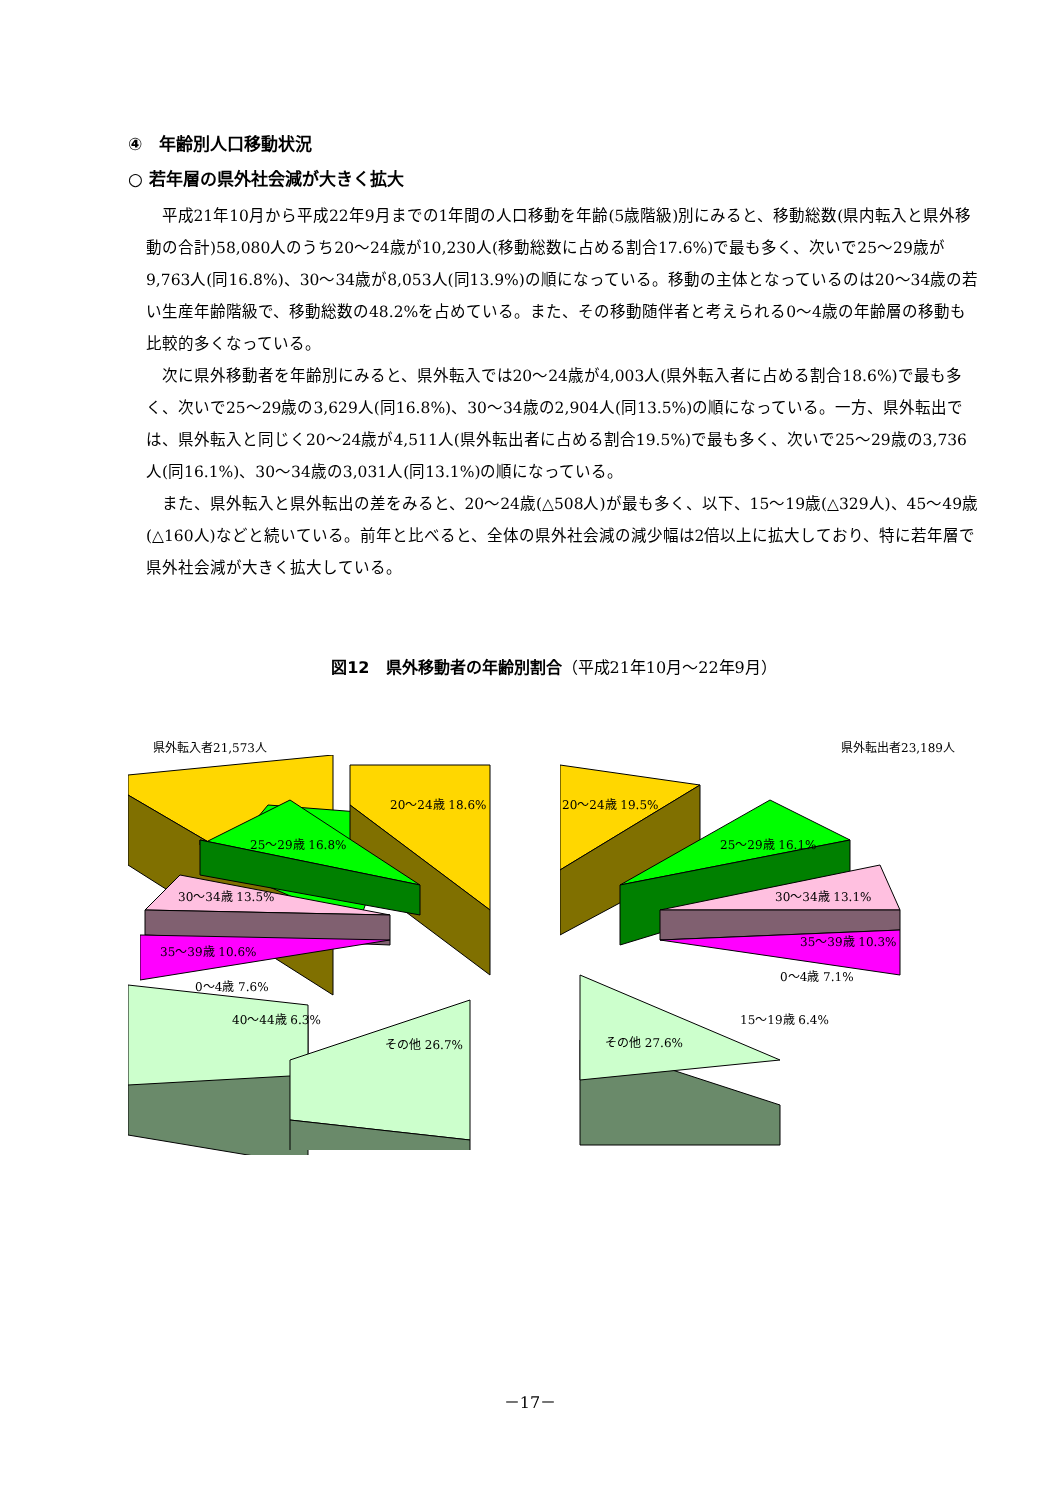④　年齢別人口移動状況
○ 若年層の県外社会減が大きく拡大
平成21年10月から平成22年9月までの1年間の人口移動を年齢(5歳階級)別にみると、移動総数(県内転入と県外移動の合計)58,080人のうち20～24歳が10,230人(移動総数に占める割合17.6%)で最も多く、次いで25～29歳が9,763人(同16.8%)、30～34歳が8,053人(同13.9%)の順になっている。移動の主体となっているのは20～34歳の若い生産年齢階級で、移動総数の48.2%を占めている。また、その移動随伴者と考えられる0～4歳の年齢層の移動も比較的多くなっている。
次に県外移動者を年齢別にみると、県外転入では20～24歳が4,003人(県外転入者に占める割合18.6%)で最も多く、次いで25～29歳の3,629人(同16.8%)、30～34歳の2,904人(同13.5%)の順になっている。一方、県外転出では、県外転入と同じく20～24歳が4,511人(県外転出者に占める割合19.5%)で最も多く、次いで25～29歳の3,736人(同16.1%)、30～34歳の3,031人(同13.1%)の順になっている。
また、県外転入と県外転出の差をみると、20～24歳(△508人)が最も多く、以下、15～19歳(△329人)、45～49歳(△160人)などと続いている。前年と比べると、全体の県外社会減の減少幅は2倍以上に拡大しており、特に若年層で県外社会減が大きく拡大している。
図12　県外移動者の年齢別割合（平成21年10月～22年9月）
県外転入者21,573人 県外転出者23,189人
20～24歳 18.6%
25～29歳 16.8%
30～34歳 13.5%
35～39歳 10.6%
0～4歳 7.6%
40～44歳 6.3%
その他 26.7%
20～24歳 19.5%
25～29歳 16.1%
30～34歳 13.1%
35～39歳 10.3%
0～4歳 7.1%
15～19歳 6.4%
その他 27.6%
－17－